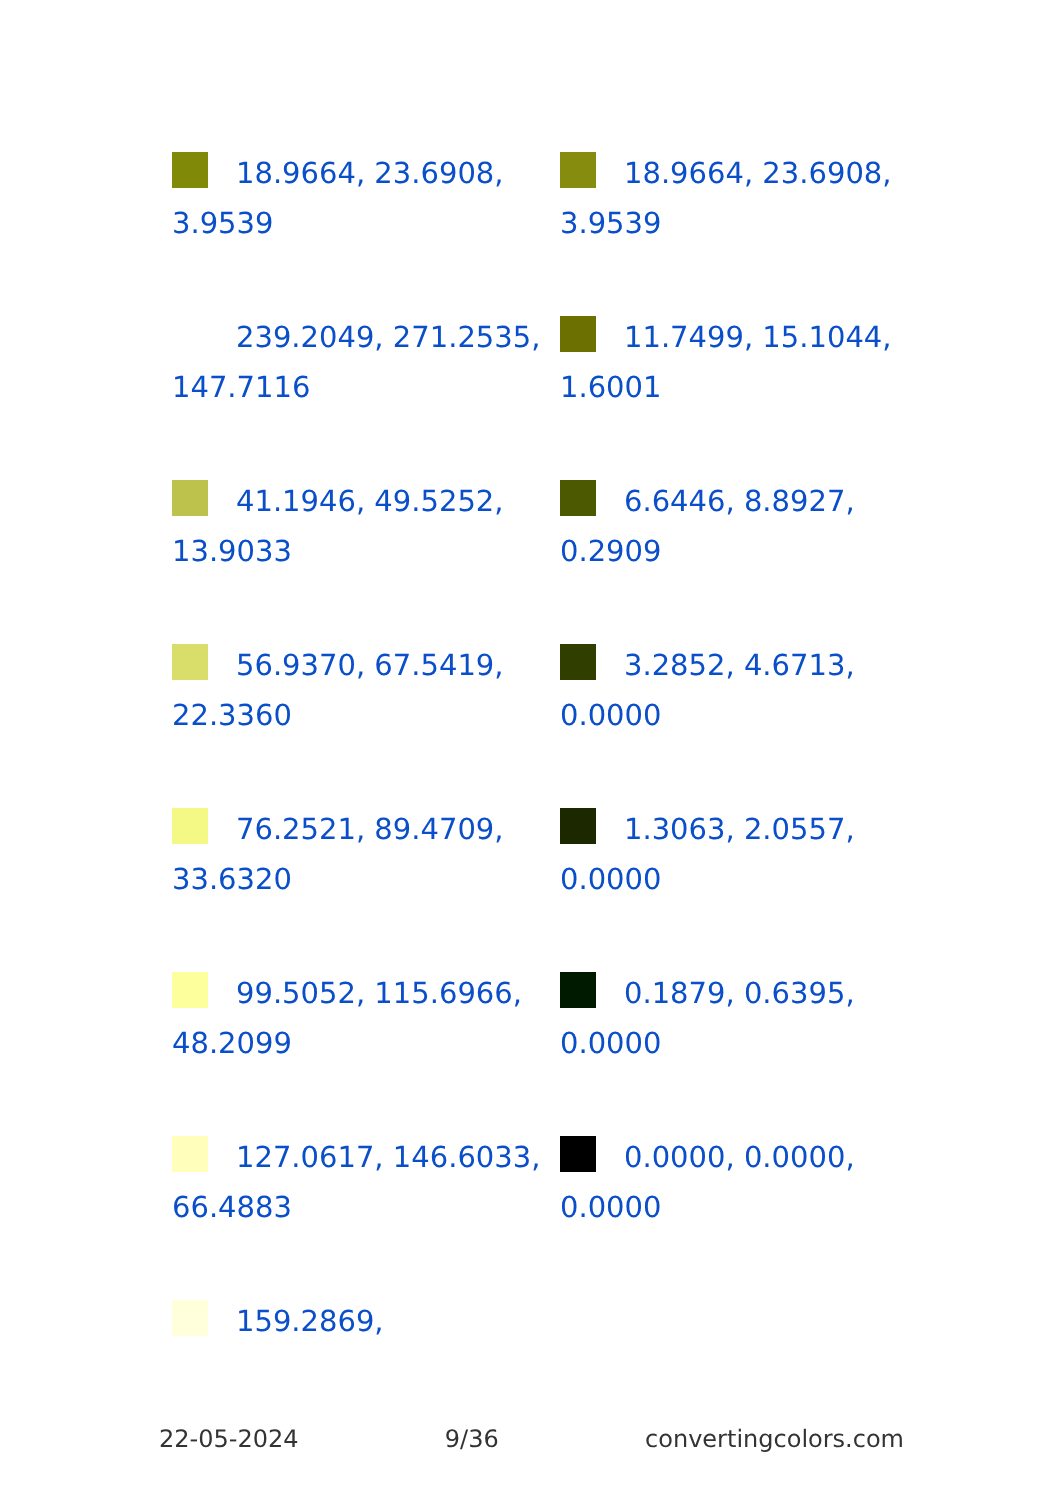18.9664, 23.6908, 3.9539
18.9664, 23.6908, 3.9539
239.2049, 271.2535, 147.7116
11.7499, 15.1044, 1.6001
41.1946, 49.5252, 13.9033
6.6446, 8.8927, 0.2909
56.9370, 67.5419, 22.3360
3.2852, 4.6713, 0.0000
76.2521, 89.4709, 33.6320
1.3063, 2.0557, 0.0000
99.5052, 115.6966, 48.2099
0.1879, 0.6395, 0.0000
127.0617, 146.6033, 66.4883
0.0000, 0.0000, 0.0000
159.2869,
22-05-2024 9/36 convertingcolors.com